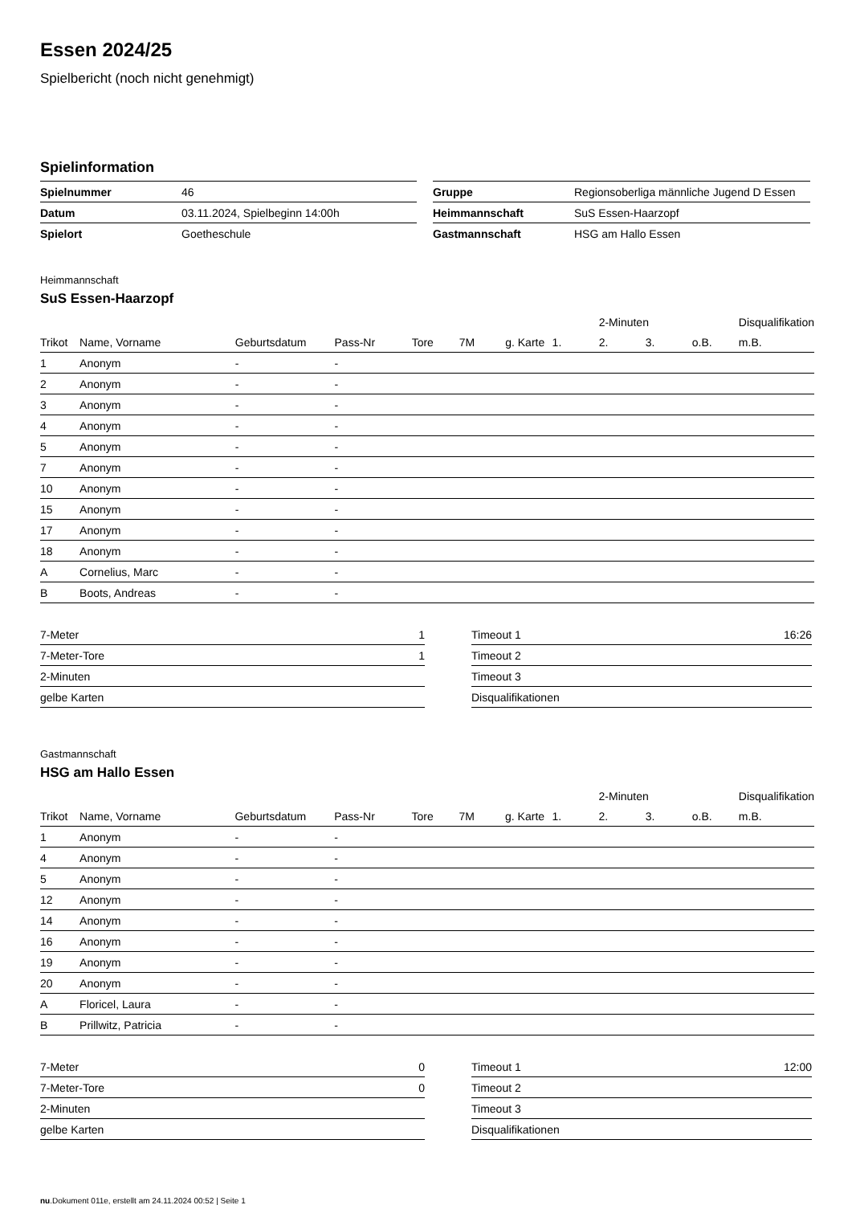Essen 2024/25
Spielbericht (noch nicht genehmigt)
Spielinformation
| Spielnummer | 46 |
| Datum | 03.11.2024, Spielbeginn 14:00h |
| Spielort | Goetheschule |
| Gruppe | Regionsoberliga männliche Jugend D Essen |
| Heimmannschaft | SuS Essen-Haarzopf |
| Gastmannschaft | HSG am Hallo Essen |
Heimmannschaft
SuS Essen-Haarzopf
| | | | | | | | | 2-Minuten | | | Disqualifikation |
| Trikot | Name, Vorname | Geburtsdatum | Pass-Nr | Tore | 7M | g. Karte | 1. | 2. | 3. | o.B. | m.B. |
| 1 | Anonym | - | - | | | | | | | | |
| 2 | Anonym | - | - | | | | | | | | |
| 3 | Anonym | - | - | | | | | | | | |
| 4 | Anonym | - | - | | | | | | | | |
| 5 | Anonym | - | - | | | | | | | | |
| 7 | Anonym | - | - | | | | | | | | |
| 10 | Anonym | - | - | | | | | | | | |
| 15 | Anonym | - | - | | | | | | | | |
| 17 | Anonym | - | - | | | | | | | | |
| 18 | Anonym | - | - | | | | | | | | |
| A | Cornelius, Marc | - | - | | | | | | | | |
| B | Boots, Andreas | - | - | | | | | | | | |
| 7-Meter | 1 |
| 7-Meter-Tore | 1 |
| 2-Minuten | |
| gelbe Karten | |
| Timeout 1 | 16:26 |
| Timeout 2 | |
| Timeout 3 | |
| Disqualifikationen | |
Gastmannschaft
HSG am Hallo Essen
| | | | | | | | | 2-Minuten | | | Disqualifikation |
| Trikot | Name, Vorname | Geburtsdatum | Pass-Nr | Tore | 7M | g. Karte | 1. | 2. | 3. | o.B. | m.B. |
| 1 | Anonym | - | - | | | | | | | | |
| 4 | Anonym | - | - | | | | | | | | |
| 5 | Anonym | - | - | | | | | | | | |
| 12 | Anonym | - | - | | | | | | | | |
| 14 | Anonym | - | - | | | | | | | | |
| 16 | Anonym | - | - | | | | | | | | |
| 19 | Anonym | - | - | | | | | | | | |
| 20 | Anonym | - | - | | | | | | | | |
| A | Floricel, Laura | - | - | | | | | | | | |
| B | Prillwitz, Patricia | - | - | | | | | | | | |
| 7-Meter | 0 |
| 7-Meter-Tore | 0 |
| 2-Minuten | |
| gelbe Karten | |
| Timeout 1 | 12:00 |
| Timeout 2 | |
| Timeout 3 | |
| Disqualifikationen | |
nu.Dokument 011e, erstellt am 24.11.2024 00:52 | Seite 1